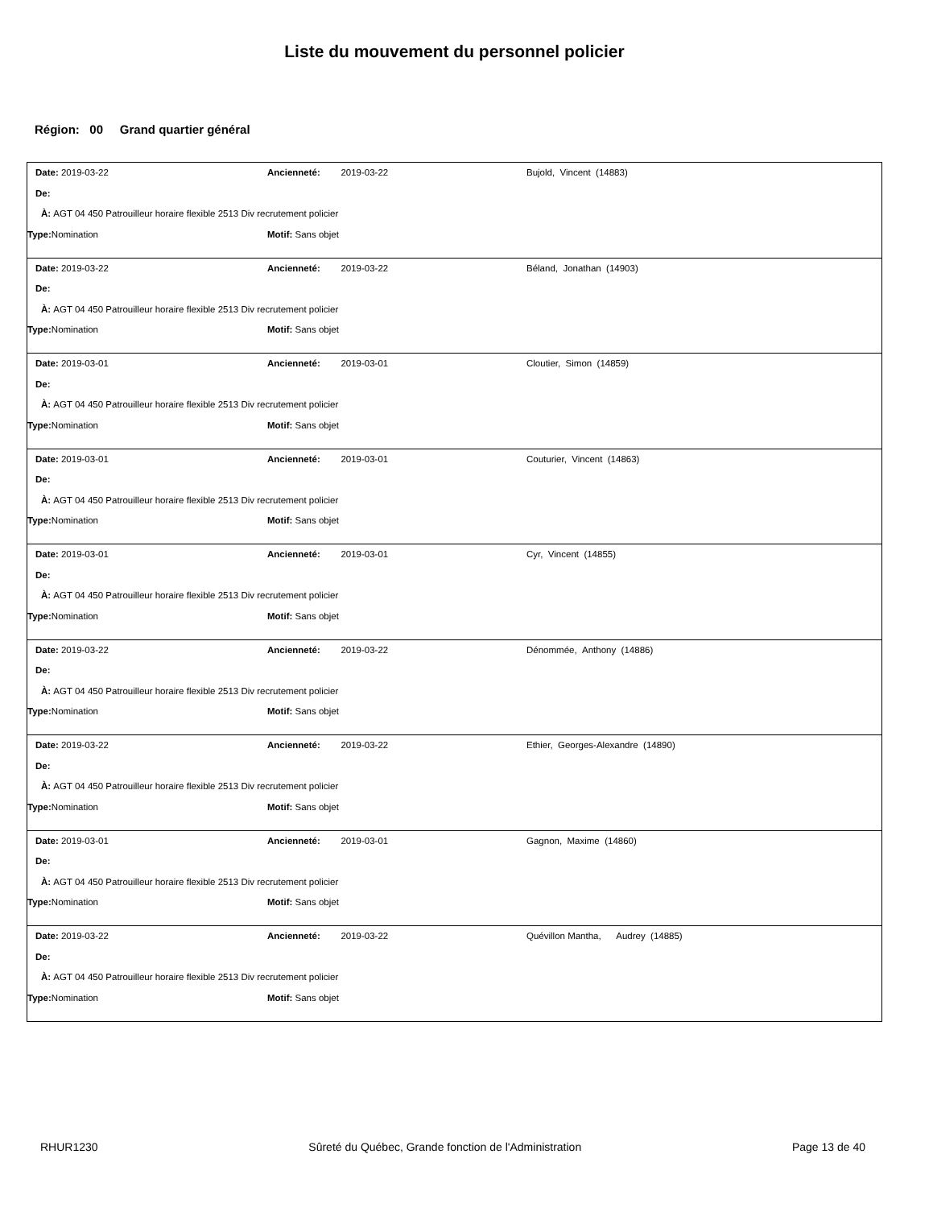Liste du mouvement du personnel policier
Région: 00 Grand quartier général
Date: 2019-03-22 Ancienneté: 2019-03-22 Bujold, Vincent (14883)
De:
À: AGT 04 450 Patrouilleur horaire flexible 2513 Div recrutement policier
Type: Nomination Motif: Sans objet
Date: 2019-03-22 Ancienneté: 2019-03-22 Béland, Jonathan (14903)
De:
À: AGT 04 450 Patrouilleur horaire flexible 2513 Div recrutement policier
Type: Nomination Motif: Sans objet
Date: 2019-03-01 Ancienneté: 2019-03-01 Cloutier, Simon (14859)
De:
À: AGT 04 450 Patrouilleur horaire flexible 2513 Div recrutement policier
Type: Nomination Motif: Sans objet
Date: 2019-03-01 Ancienneté: 2019-03-01 Couturier, Vincent (14863)
De:
À: AGT 04 450 Patrouilleur horaire flexible 2513 Div recrutement policier
Type: Nomination Motif: Sans objet
Date: 2019-03-01 Ancienneté: 2019-03-01 Cyr, Vincent (14855)
De:
À: AGT 04 450 Patrouilleur horaire flexible 2513 Div recrutement policier
Type: Nomination Motif: Sans objet
Date: 2019-03-22 Ancienneté: 2019-03-22 Dénommée, Anthony (14886)
De:
À: AGT 04 450 Patrouilleur horaire flexible 2513 Div recrutement policier
Type: Nomination Motif: Sans objet
Date: 2019-03-22 Ancienneté: 2019-03-22 Ethier, Georges-Alexandre (14890)
De:
À: AGT 04 450 Patrouilleur horaire flexible 2513 Div recrutement policier
Type: Nomination Motif: Sans objet
Date: 2019-03-01 Ancienneté: 2019-03-01 Gagnon, Maxime (14860)
De:
À: AGT 04 450 Patrouilleur horaire flexible 2513 Div recrutement policier
Type: Nomination Motif: Sans objet
Date: 2019-03-22 Ancienneté: 2019-03-22 Quévillon Mantha, Audrey (14885)
De:
À: AGT 04 450 Patrouilleur horaire flexible 2513 Div recrutement policier
Type: Nomination Motif: Sans objet
RHUR1230 Sûreté du Québec, Grande fonction de l'Administration Page 13 de 40